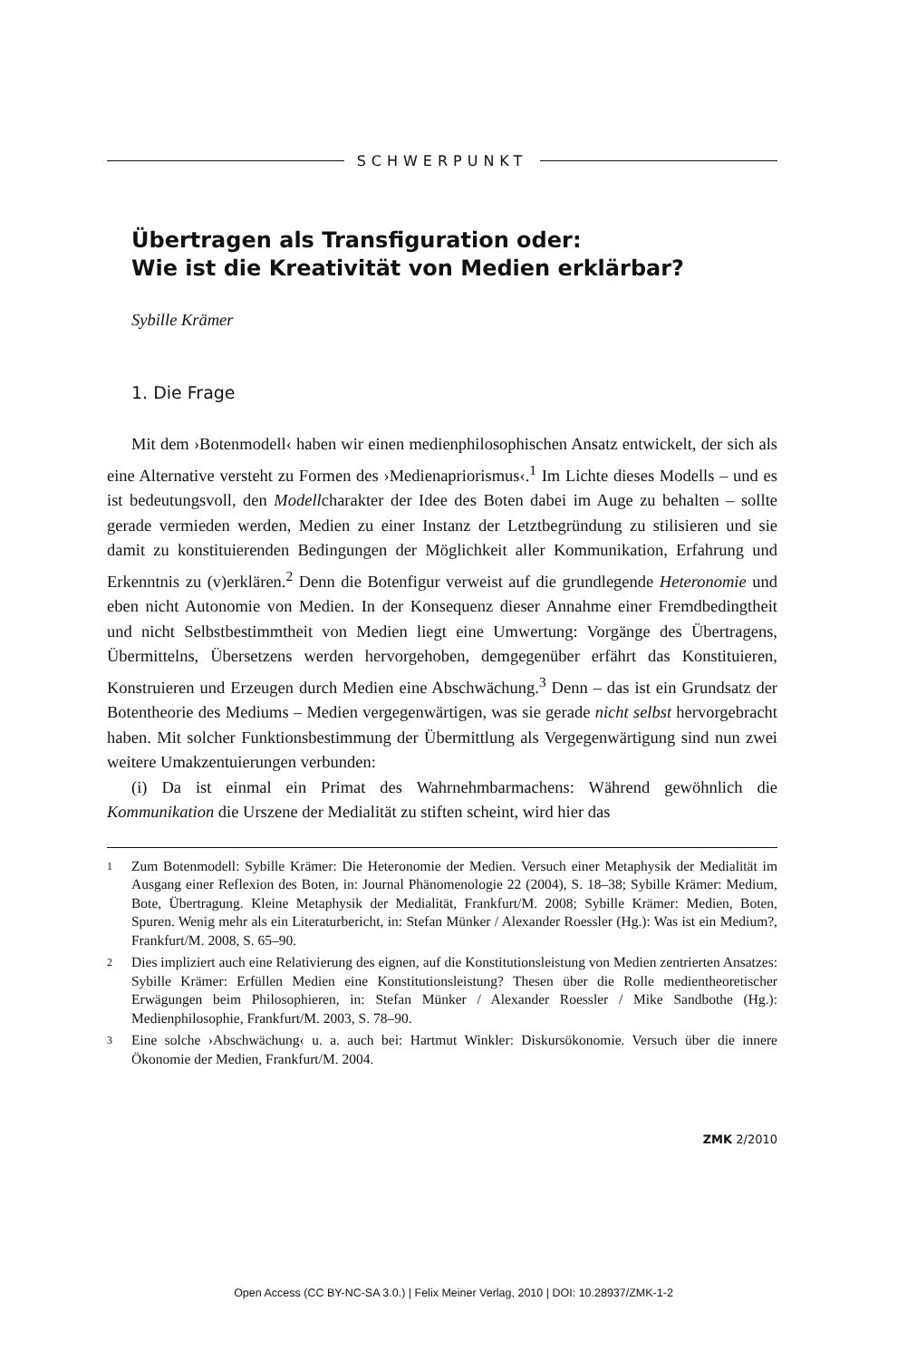SCHWERPUNKT
Übertragen als Transfiguration oder:
Wie ist die Kreativität von Medien erklärbar?
Sybille Krämer
1. Die Frage
Mit dem ›Botenmodell‹ haben wir einen medienphilosophischen Ansatz entwickelt, der sich als eine Alternative versteht zu Formen des ›Medienapriorismus‹.<sup>1</sup> Im Lichte dieses Modells – und es ist bedeutungsvoll, den Modellcharakter der Idee des Boten dabei im Auge zu behalten – sollte gerade vermieden werden, Medien zu einer Instanz der Letztbegründung zu stilisieren und sie damit zu konstituierenden Bedingungen der Möglichkeit aller Kommunikation, Erfahrung und Erkenntnis zu (v)erklären.<sup>2</sup> Denn die Botenfigur verweist auf die grundlegende Heteronomie und eben nicht Autonomie von Medien. In der Konsequenz dieser Annahme einer Fremdbedingtheit und nicht Selbstbestimmtheit von Medien liegt eine Umwertung: Vorgänge des Übertragens, Übermittelns, Übersetzens werden hervorgehoben, demgegenüber erfährt das Konstituieren, Konstruieren und Erzeugen durch Medien eine Abschwächung.<sup>3</sup> Denn – das ist ein Grundsatz der Botentheorie des Mediums – Medien vergegenwärtigen, was sie gerade nicht selbst hervorgebracht haben. Mit solcher Funktionsbestimmung der Übermittlung als Vergegenwärtigung sind nun zwei weitere Umakzentuierungen verbunden:
(i) Da ist einmal ein Primat des Wahrnehmbarmachens: Während gewöhnlich die Kommunikation die Urszene der Medialität zu stiften scheint, wird hier das
1 Zum Botenmodell: Sybille Krämer: Die Heteronomie der Medien. Versuch einer Metaphysik der Medialität im Ausgang einer Reflexion des Boten, in: Journal Phänomenologie 22 (2004), S. 18–38; Sybille Krämer: Medium, Bote, Übertragung. Kleine Metaphysik der Medialität, Frankfurt/M. 2008; Sybille Krämer: Medien, Boten, Spuren. Wenig mehr als ein Literaturbericht, in: Stefan Münker / Alexander Roessler (Hg.): Was ist ein Medium?, Frankfurt/M. 2008, S. 65–90.
2 Dies impliziert auch eine Relativierung des eignen, auf die Konstitutionsleistung von Medien zentrierten Ansatzes: Sybille Krämer: Erfüllen Medien eine Konstitutionsleistung? Thesen über die Rolle medientheoretischer Erwägungen beim Philosophieren, in: Stefan Münker / Alexander Roessler / Mike Sandbothe (Hg.): Medienphilosophie, Frankfurt/M. 2003, S. 78–90.
3 Eine solche ›Abschwächung‹ u. a. auch bei: Hartmut Winkler: Diskursökonomie. Versuch über die innere Ökonomie der Medien, Frankfurt/M. 2004.
ZMK 2/2010
Open Access (CC BY-NC-SA 3.0.) | Felix Meiner Verlag, 2010 | DOI: 10.28937/ZMK-1-2